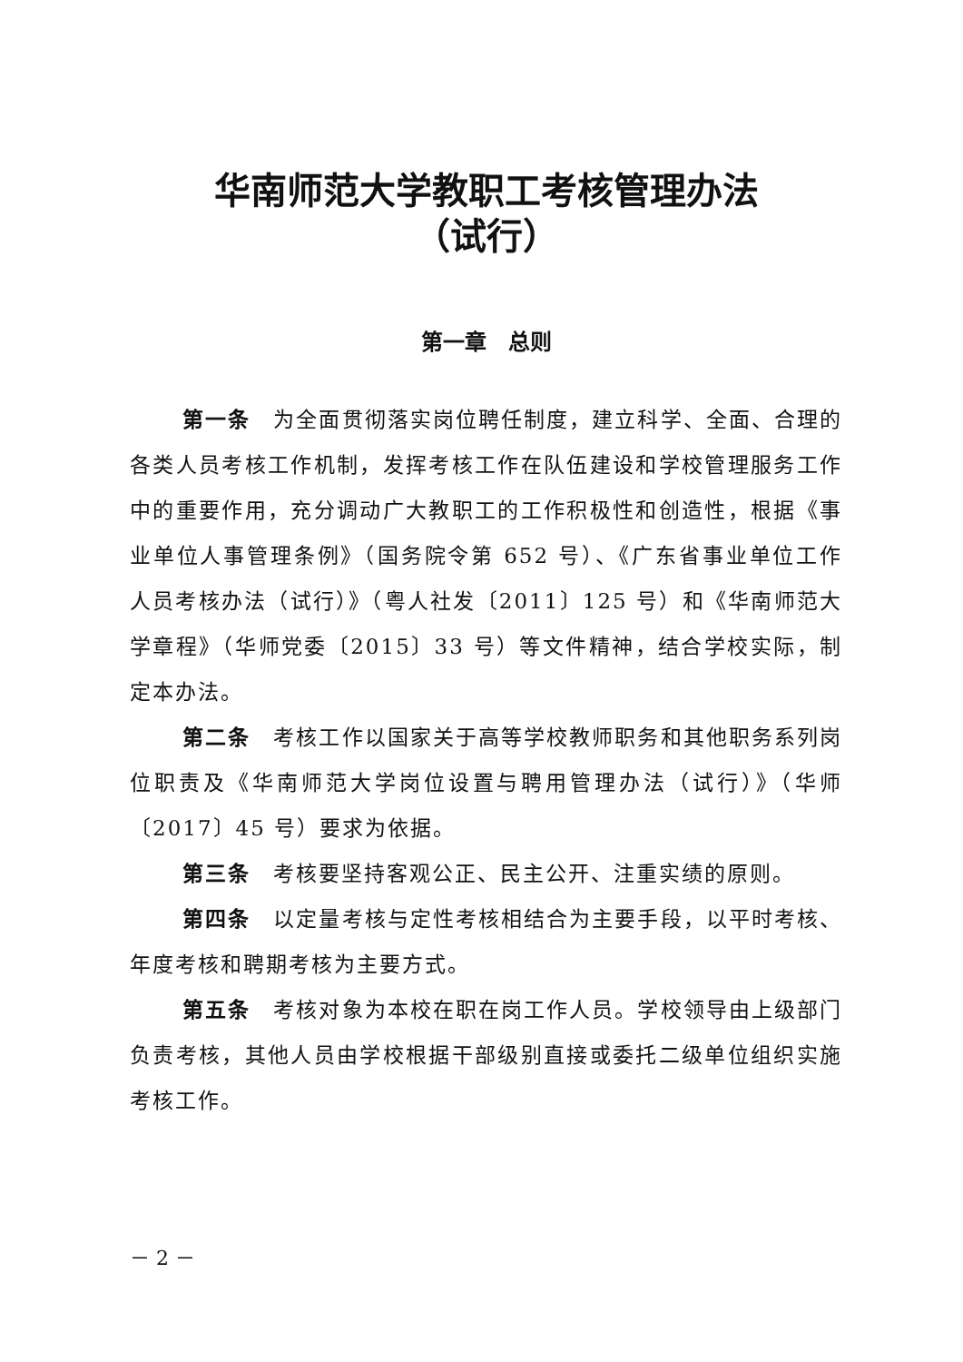华南师范大学教职工考核管理办法
（试行）
第一章　总则
第一条　为全面贯彻落实岗位聘任制度，建立科学、全面、合理的各类人员考核工作机制，发挥考核工作在队伍建设和学校管理服务工作中的重要作用，充分调动广大教职工的工作积极性和创造性，根据《事业单位人事管理条例》（国务院令第 652 号）、《广东省事业单位工作人员考核办法（试行）》（粤人社发〔2011〕125 号）和《华南师范大学章程》（华师党委〔2015〕33 号）等文件精神，结合学校实际，制定本办法。
第二条　考核工作以国家关于高等学校教师职务和其他职务系列岗位职责及《华南师范大学岗位设置与聘用管理办法（试行）》（华师〔2017〕45 号）要求为依据。
第三条　考核要坚持客观公正、民主公开、注重实绩的原则。
第四条　以定量考核与定性考核相结合为主要手段，以平时考核、年度考核和聘期考核为主要方式。
第五条　考核对象为本校在职在岗工作人员。学校领导由上级部门负责考核，其他人员由学校根据干部级别直接或委托二级单位组织实施考核工作。
－ 2 －